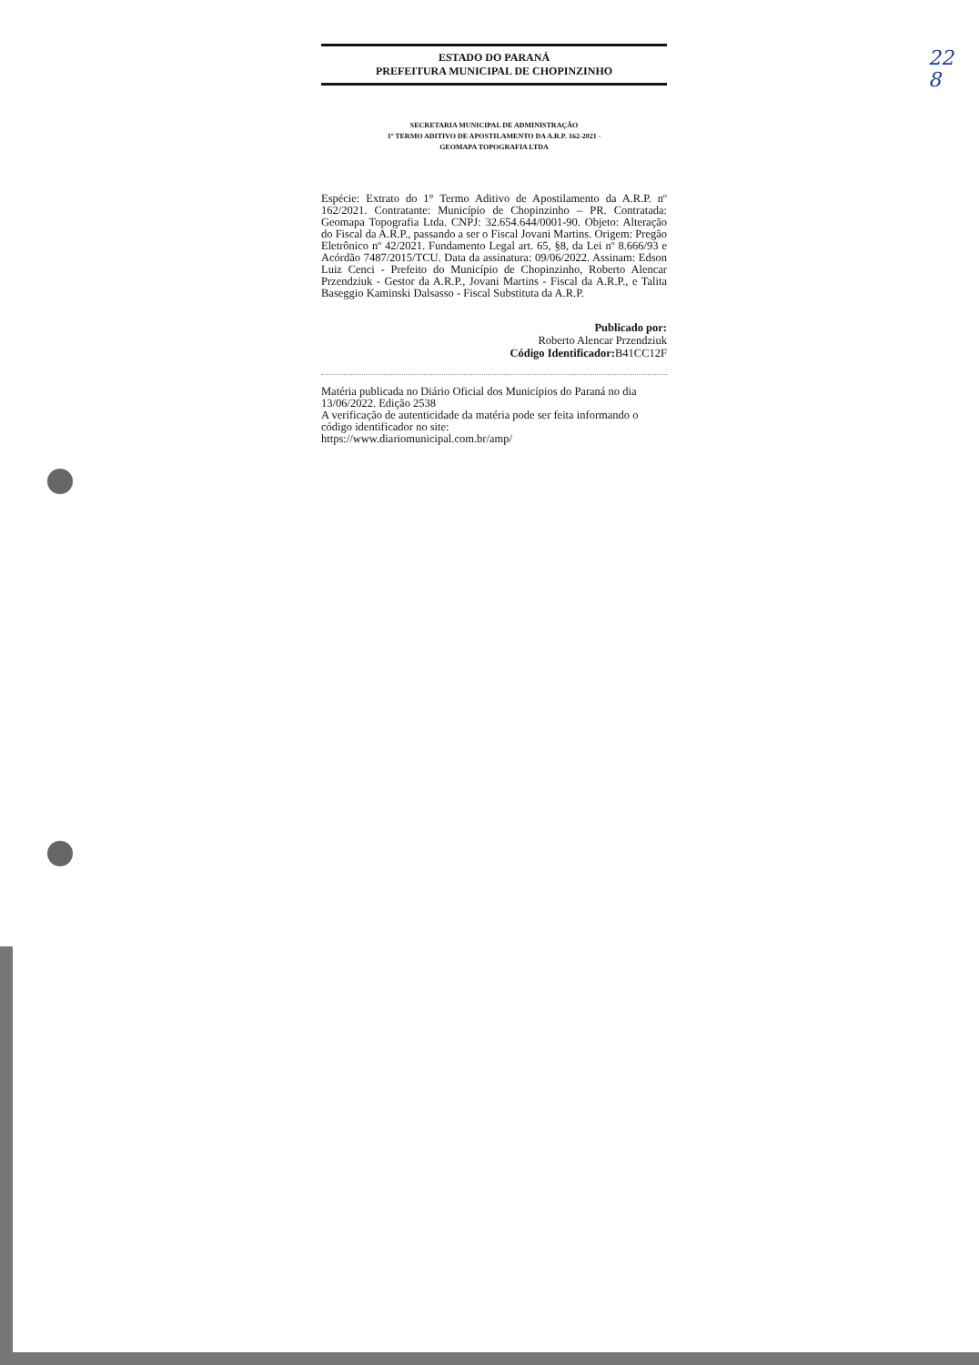22
8
ESTADO DO PARANÁ
PREFEITURA MUNICIPAL DE CHOPINZINHO
SECRETARIA MUNICIPAL DE ADMINISTRAÇÃO
1º TERMO ADITIVO DE APOSTILAMENTO DA A.R.P. 162-2021 -
GEOMAPA TOPOGRAFIA LTDA
Espécie: Extrato do 1° Termo Aditivo de Apostilamento da A.R.P. nº 162/2021. Contratante: Município de Chopinzinho – PR. Contratada: Geomapa Topografia Ltda. CNPJ: 32.654.644/0001-90. Objeto: Alteração do Fiscal da A.R.P., passando a ser o Fiscal Jovani Martins. Origem: Pregão Eletrônico nº 42/2021. Fundamento Legal art. 65, §8, da Lei nº 8.666/93 e Acórdão 7487/2015/TCU. Data da assinatura: 09/06/2022. Assinam: Edson Luiz Cenci - Prefeito do Município de Chopinzinho, Roberto Alencar Przendziuk - Gestor da A.R.P., Jovani Martins - Fiscal da A.R.P., e Talita Baseggio Kaminski Dalsasso - Fiscal Substituta da A.R.P.
Publicado por:
Roberto Alencar Przendziuk
Código Identificador: B41CC12F
Matéria publicada no Diário Oficial dos Municípios do Paraná no dia 13/06/2022. Edição 2538
A verificação de autenticidade da matéria pode ser feita informando o código identificador no site:
https://www.diariomunicipal.com.br/amp/